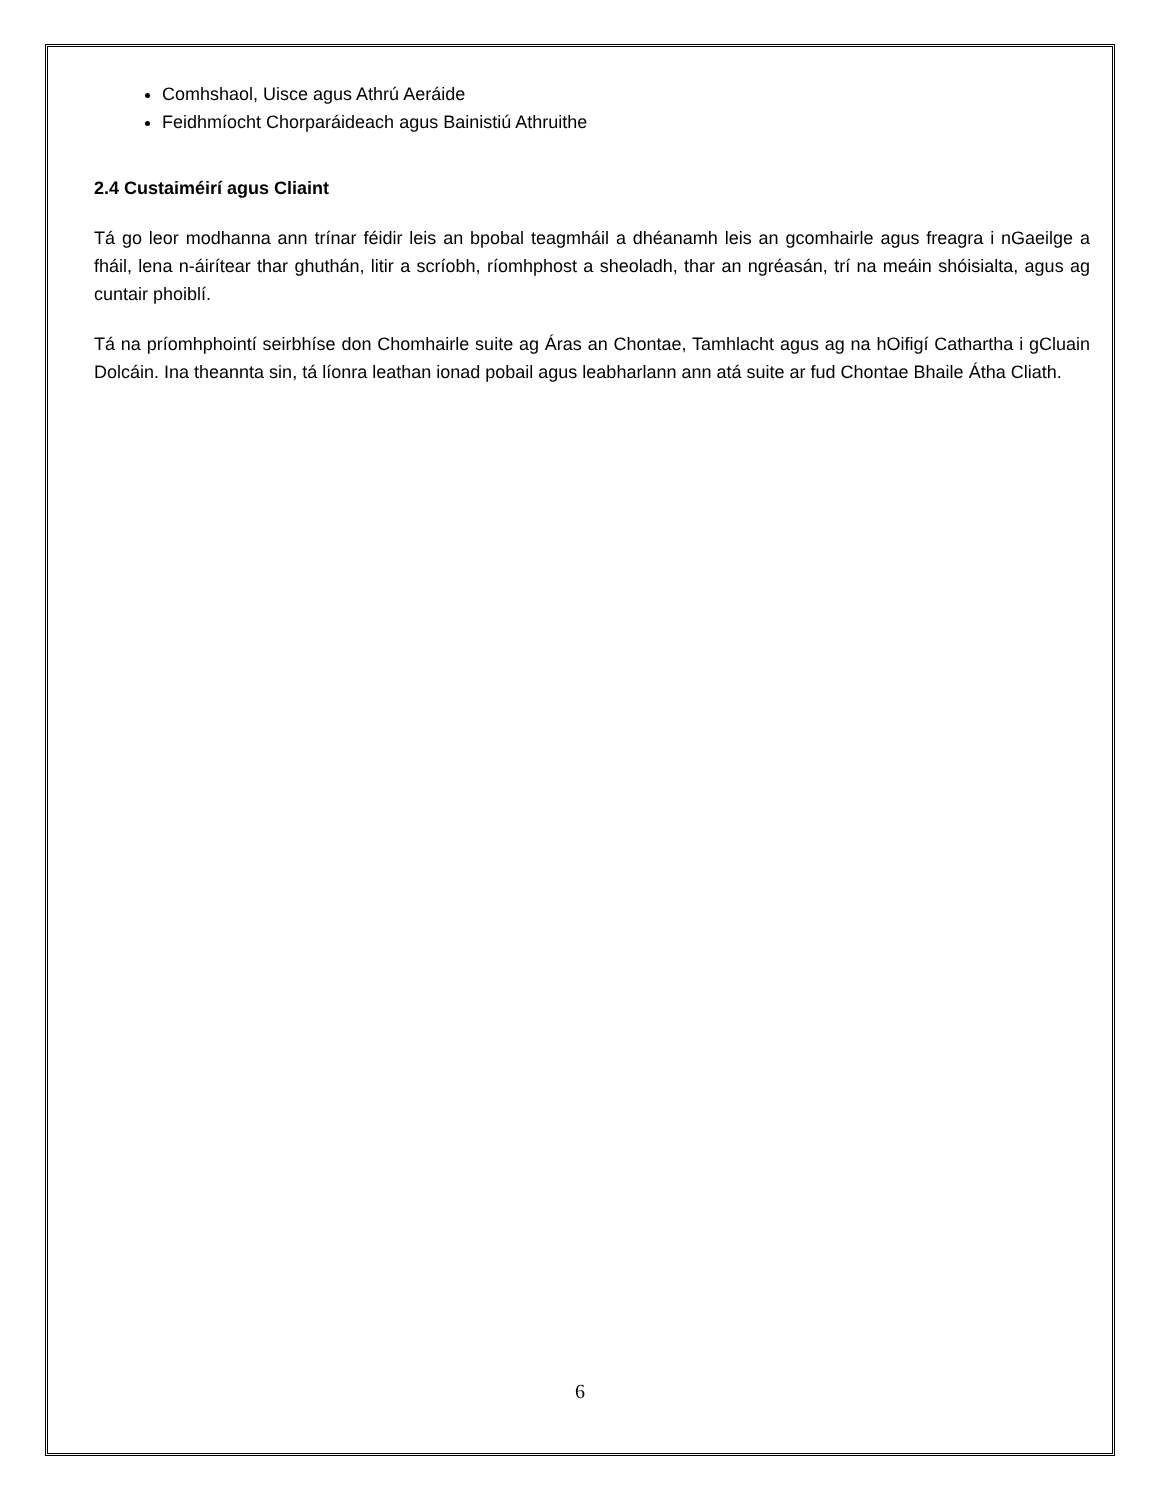Comhshaol, Uisce agus Athrú Aeráide
Feidhmíocht Chorparáideach agus Bainistiú Athruithe
2.4 Custaiméirí agus Cliaint
Tá go leor modhanna ann trínar féidir leis an bpobal teagmháil a dhéanamh leis an gcomhairle agus freagra i nGaeilge a fháil, lena n-áirítear thar ghuthán, litir a scríobh, ríomhphost a sheoladh, thar an ngréasán, trí na meáin shóisialta, agus ag cuntair phoiblí.
Tá na príomhphointí seirbhíse don Chomhairle suite ag Áras an Chontae, Tamhlacht agus ag na hOifigí Cathartha i gCluain Dolcáin. Ina theannta sin, tá líonra leathan ionad pobail agus leabharlann ann atá suite ar fud Chontae Bhaile Átha Cliath.
6